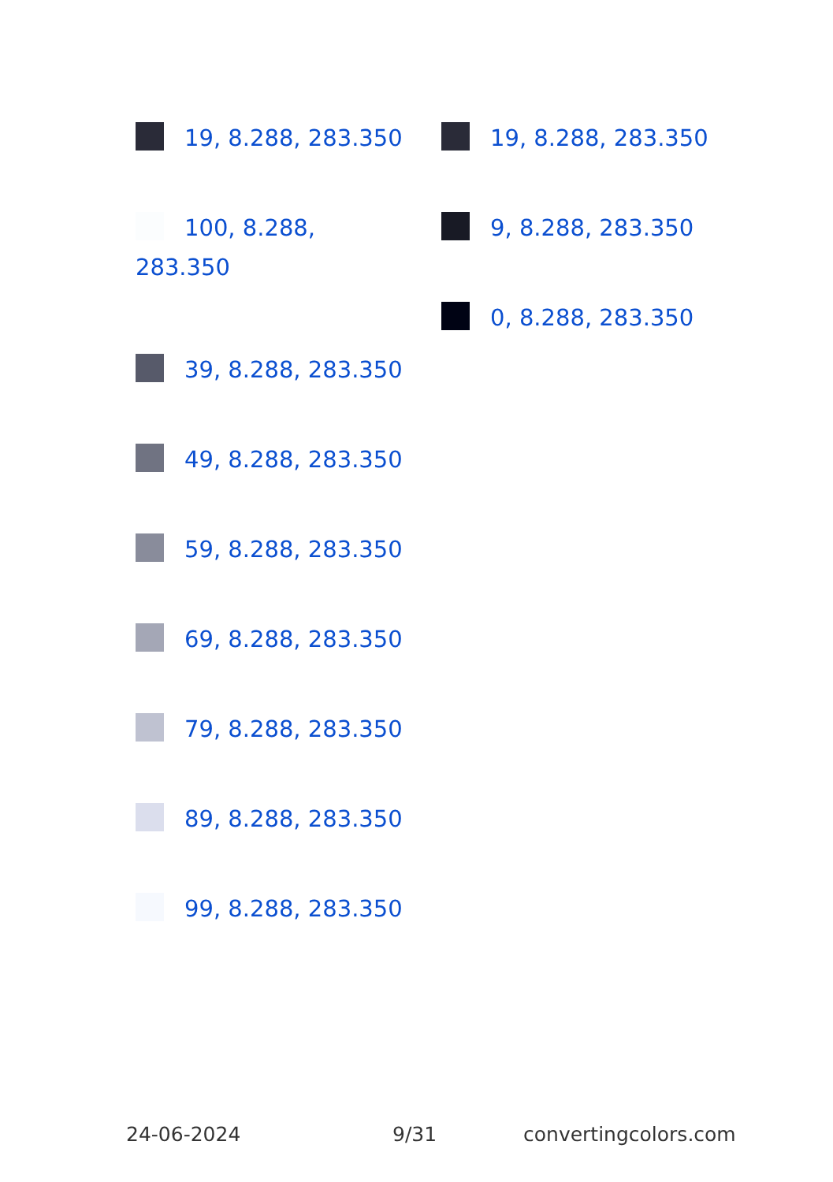19, 8.288, 283.350
100, 8.288,
283.350
39, 8.288, 283.350
49, 8.288, 283.350
59, 8.288, 283.350
69, 8.288, 283.350
79, 8.288, 283.350
89, 8.288, 283.350
99, 8.288, 283.350
19, 8.288, 283.350
9, 8.288, 283.350
0, 8.288, 283.350
24-06-2024 9/31 convertingcolors.com